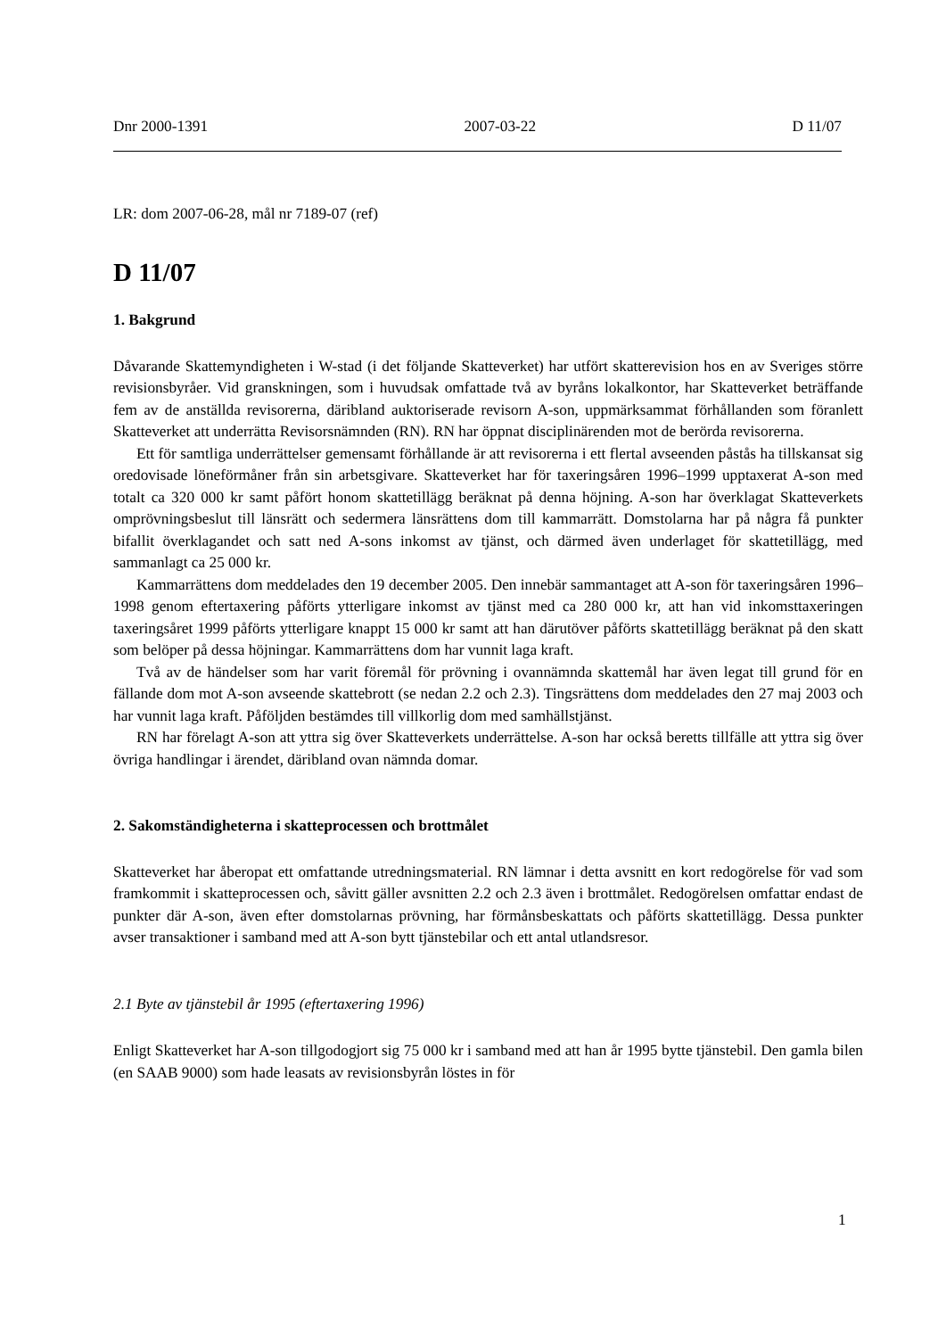Dnr 2000-1391 2007-03-22 D 11/07
LR: dom 2007-06-28, mål nr 7189-07 (ref)
D 11/07
1. Bakgrund
Dåvarande Skattemyndigheten i W-stad (i det följande Skatteverket) har utfört skatterevision hos en av Sveriges större revisionsbyråer. Vid granskningen, som i huvudsak omfattade två av byråns lokalkontor, har Skatteverket beträffande fem av de anställda revisorerna, däribland auktoriserade revisorn A-son, uppmärksammat förhållanden som föranlett Skatteverket att underrätta Revisorsnämnden (RN). RN har öppnat disciplinärenden mot de berörda revisorerna.
Ett för samtliga underrättelser gemensamt förhållande är att revisorerna i ett flertal avseenden påstås ha tillskansat sig oredovisade löneförmåner från sin arbetsgivare. Skatteverket har för taxeringsåren 1996–1999 upptaxerat A-son med totalt ca 320 000 kr samt påfört honom skattetillägg beräknat på denna höjning. A-son har överklagat Skatteverkets omprövningsbeslut till länsrätt och sedermera länsrättens dom till kammarrätt. Domstolarna har på några få punkter bifallit överklagandet och satt ned A-sons inkomst av tjänst, och därmed även underlaget för skattetillägg, med sammanlagt ca 25 000 kr.
Kammarrättens dom meddelades den 19 december 2005. Den innebär sammantaget att A-son för taxeringsåren 1996–1998 genom eftertaxering påförts ytterligare inkomst av tjänst med ca 280 000 kr, att han vid inkomsttaxeringen taxeringsåret 1999 påförts ytterligare knappt 15 000 kr samt att han därutöver påförts skattetillägg beräknat på den skatt som belöper på dessa höjningar. Kammarrättens dom har vunnit laga kraft.
Två av de händelser som har varit föremål för prövning i ovannämnda skattemål har även legat till grund för en fällande dom mot A-son avseende skattebrott (se nedan 2.2 och 2.3). Tingsrättens dom meddelades den 27 maj 2003 och har vunnit laga kraft. Påföljden bestämdes till villkorlig dom med samhällstjänst.
RN har förelagt A-son att yttra sig över Skatteverkets underrättelse. A-son har också beretts tillfälle att yttra sig över övriga handlingar i ärendet, däribland ovan nämnda domar.
2. Sakomständigheterna i skatteprocessen och brottmålet
Skatteverket har åberopat ett omfattande utredningsmaterial. RN lämnar i detta avsnitt en kort redogörelse för vad som framkommit i skatteprocessen och, såvitt gäller avsnitten 2.2 och 2.3 även i brottmålet. Redogörelsen omfattar endast de punkter där A-son, även efter domstolarnas prövning, har förmånsbeskattats och påförts skattetillägg. Dessa punkter avser transaktioner i samband med att A-son bytt tjänstebilar och ett antal utlandsresor.
2.1 Byte av tjänstebil år 1995 (eftertaxering 1996)
Enligt Skatteverket har A-son tillgodogjort sig 75 000 kr i samband med att han år 1995 bytte tjänstebil. Den gamla bilen (en SAAB 9000) som hade leasats av revisionsbyrån löstes in för
1